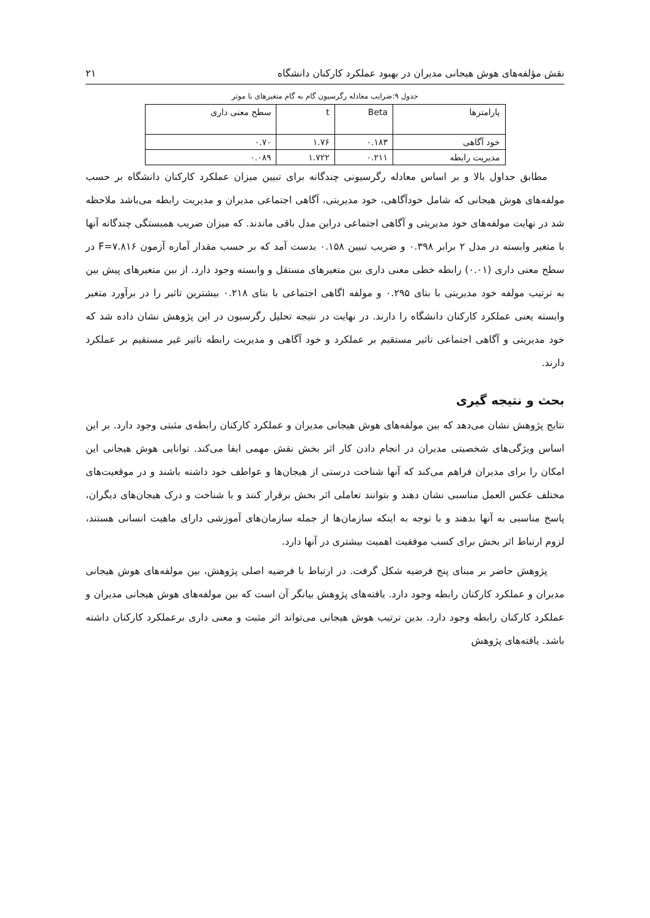نقش مؤلفه‌های هوش هیجانی مدیران در بهبود عملکرد کارکنان دانشگاه ۲۱
جدول ۹:ضرایب معادله رگرسیون گام به گام متغیرهای نا موثر
| پارامترها | Beta | t | سطح معنی داری |
| --- | --- | --- | --- |
| خود آگاهی | ۰.۱۸۳ | ۱.۷۶ | ۰.۷۰ |
| مدیریت رابطه | ۰.۲۱۱ | ۱.۷۲۲ | ۰.۰۸۹ |
مطابق جداول بالا و بر اساس معادله رگرسیونی چندگانه برای تبیین میزان عملکرد کارکنان دانشگاه بر حسب مولفه‌های هوش هیجانی که شامل خودآگاهی، خود مدیریتی، آگاهی اجتماعی مدیران و مدیریت رابطه می‌باشد ملاحظه شد در نهایت مولفه‌های خود مدیریتی و آگاهی اجتماعی دراین مدل باقی ماندند. که میزان ضریب همبستگی چندگانه آنها با متغیر وابسته در مدل ۲ برابر ۰.۳۹۸ و ضریب تبیین ۰.۱۵۸ بدست آمد که بر حسب مقدار آماره آزمون F=۷.۸۱۶ در سطح معنی داری (۰.۰۱) رابطه خطی معنی داری بین متغیرهای مستقل و وابسته وجود دارد. از بین متغیرهای پیش بین به ترتیب مولفه خود مدیریتی با بتای ۰.۲۹۵ و مولفه اگاهی اجتماعی با بتای ۰.۲۱۸ بیشترین تاثیر را در برآورد متغیر وابسته یعنی عملکرد کارکنان دانشگاه را دارند. در نهایت در نتیجه تحلیل رگرسیون در این پژوهش نشان داده شد که خود مدیریتی و آگاهی اجتماعی تاثیر مستقیم بر عملکرد و خود آگاهی و مدیریت رابطه تاثیر غیر مستقیم بر عملکرد دارند.
بحث و نتیجه گیری
نتایج پژوهش نشان می‌دهد که بین مولفه‌های هوش هیجانی مدیران و عملکرد کارکنان رابطه‌ی مثبتی وجود دارد. بر این اساس ویژگی‌های شخصیتی مدیران در انجام دادن کار اثر بخش نقش مهمی ایفا می‌کند. توانایی هوش هیجانی این امکان را برای مدیران فراهم می‌کند که آنها شناخت درستی از هیجان‌ها و عواطف خود داشته باشند و در موقعیت‌های مختلف عکس العمل مناسبی نشان دهند و بتوانند تعاملی اثر بخش برقرار کنند و با شناخت و درک هیجان‌های دیگران، پاسخ مناسبی به آنها بدهند و با توجه به اینکه سازمان‌ها از جمله سازمان‌های آموزشی دارای ماهیت انسانی هستند، لزوم ارتباط اثر بخش برای کسب موفقیت اهمیت بیشتری در آنها دارد.
پژوهش حاضر بر مبنای پنج فرضیه شکل گرفت. در ارتباط با فرضیه اصلی پژوهش، بین مولفه‌های هوش هیجانی مدیران و عملکرد کارکنان رابطه وجود دارد. یافته‌های پژوهش بیانگر آن است که بین مولفه‌های هوش هیجانی مدیران و عملکرد کارکنان رابطه وجود دارد. بدین ترتیب هوش هیجانی می‌تواند اثر مثبت و معنی داری برعملکرد کارکنان داشته باشد. یافته‌های پژوهش